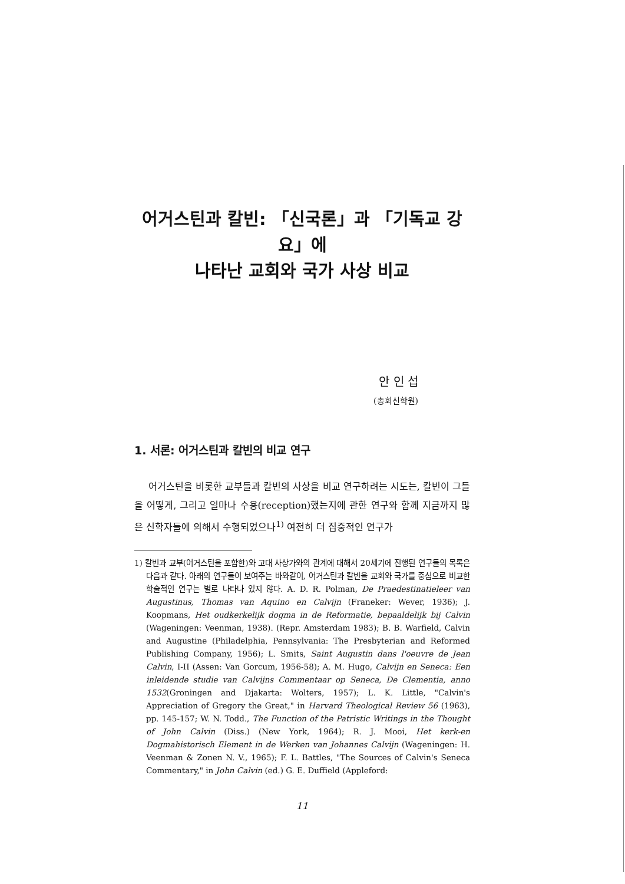어거스틴과 칼빈: 「신국론」과 「기독교 강요」에
나타난 교회와 국가 사상 비교
안 인 섭
(총회신학원)
1. 서론: 어거스틴과 칼빈의 비교 연구
어거스틴을 비롯한 교부들과 칼빈의 사상을 비교 연구하려는 시도는, 칼빈이 그들을 어떻게, 그리고 얼마나 수용(reception)했는지에 관한 연구와 함께 지금까지 많은 신학자들에 의해서 수행되었으나<sup>1)</sup> 여전히 더 집중적인 연구가
1) 칼빈과 교부(어거스틴을 포함한)와 고대 사상가와의 관계에 대해서 20세기에 진행된 연구들의 목록은 다음과 같다. 아래의 연구들이 보여주는 바와같이, 어거스틴과 칼빈을 교회와 국가를 중심으로 비교한 학술적인 연구는 별로 나타나 있지 않다. A. D. R. Polman, De Praedestinatieleer van Augustinus, Thomas van Aquino en Calvijn (Franeker: Wever, 1936); J. Koopmans, Het oudkerkelijk dogma in de Reformatie, bepaaldelijk bij Calvin (Wageningen: Veenman, 1938). (Repr. Amsterdam 1983); B. B. Warfield, Calvin and Augustine (Philadelphia, Pennsylvania: The Presbyterian and Reformed Publishing Company, 1956); L. Smits, Saint Augustin dans l'oeuvre de Jean Calvin, I-II (Assen: Van Gorcum, 1956-58); A. M. Hugo, Calvijn en Seneca: Een inleidende studie van Calvijns Commentaar op Seneca, De Clementia, anno 1532(Groningen and Djakarta: Wolters, 1957); L. K. Little, "Calvin's Appreciation of Gregory the Great," in Harvard Theological Review 56 (1963), pp. 145-157; W. N. Todd., The Function of the Patristic Writings in the Thought of John Calvin (Diss.) (New York, 1964); R. J. Mooi, Het kerk-en Dogmahistorisch Element in de Werken van Johannes Calvijn (Wageningen: H. Veenman & Zonen N. V., 1965); F. L. Battles, "The Sources of Calvin's Seneca Commentary," in John Calvin (ed.) G. E. Duffield (Appleford:
11